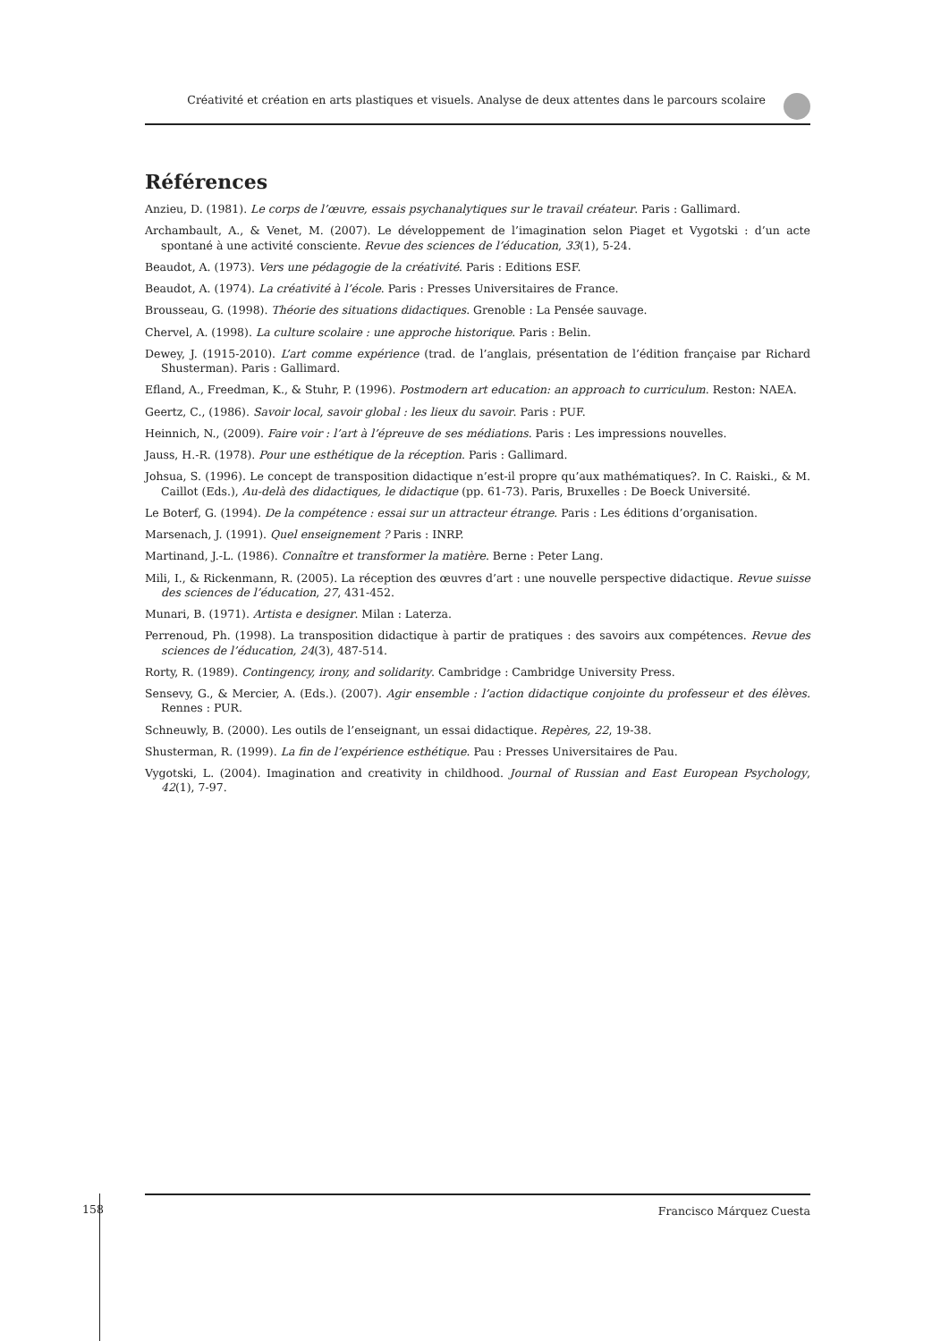Créativité et création en arts plastiques et visuels. Analyse de deux attentes dans le parcours scolaire
Références
Anzieu, D. (1981). Le corps de l’œuvre, essais psychanalytiques sur le travail créateur. Paris : Gallimard.
Archambault, A., & Venet, M. (2007). Le développement de l’imagination selon Piaget et Vygotski : d’un acte spontané à une activité consciente. Revue des sciences de l’éducation, 33(1), 5-24.
Beaudot, A. (1973). Vers une pédagogie de la créativité. Paris : Editions ESF.
Beaudot, A. (1974). La créativité à l’école. Paris : Presses Universitaires de France.
Brousseau, G. (1998). Théorie des situations didactiques. Grenoble : La Pensée sauvage.
Chervel, A. (1998). La culture scolaire : une approche historique. Paris : Belin.
Dewey, J. (1915-2010). L’art comme expérience (trad. de l’anglais, présentation de l’édition française par Richard Shusterman). Paris : Gallimard.
Efland, A., Freedman, K., & Stuhr, P. (1996). Postmodern art education: an approach to curriculum. Reston: NAEA.
Geertz, C., (1986). Savoir local, savoir global : les lieux du savoir. Paris : PUF.
Heinnich, N., (2009). Faire voir : l’art à l’épreuve de ses médiations. Paris : Les impressions nouvelles.
Jauss, H.-R. (1978). Pour une esthétique de la réception. Paris : Gallimard.
Johsua, S. (1996). Le concept de transposition didactique n’est-il propre qu’aux mathématiques?. In C. Raiski., & M. Caillot (Eds.), Au-delà des didactiques, le didactique (pp. 61-73). Paris, Bruxelles : De Boeck Université.
Le Boterf, G. (1994). De la compétence : essai sur un attracteur étrange. Paris : Les éditions d’organisation.
Marsenach, J. (1991). Quel enseignement ? Paris : INRP.
Martinand, J.-L. (1986). Connaître et transformer la matière. Berne : Peter Lang.
Mili, I., & Rickenmann, R. (2005). La réception des œuvres d’art : une nouvelle perspective didactique. Revue suisse des sciences de l’éducation, 27, 431-452.
Munari, B. (1971). Artista e designer. Milan : Laterza.
Perrenoud, Ph. (1998). La transposition didactique à partir de pratiques : des savoirs aux compétences. Revue des sciences de l’éducation, 24(3), 487-514.
Rorty, R. (1989). Contingency, irony, and solidarity. Cambridge : Cambridge University Press.
Sensevy, G., & Mercier, A. (Eds.). (2007). Agir ensemble : l’action didactique conjointe du professeur et des élèves. Rennes : PUR.
Schneuwly, B. (2000). Les outils de l’enseignant, un essai didactique. Repères, 22, 19-38.
Shusterman, R. (1999). La fin de l’expérience esthétique. Pau : Presses Universitaires de Pau.
Vygotski, L. (2004). Imagination and creativity in childhood. Journal of Russian and East European Psychology, 42(1), 7-97.
158
Francisco Márquez Cuesta